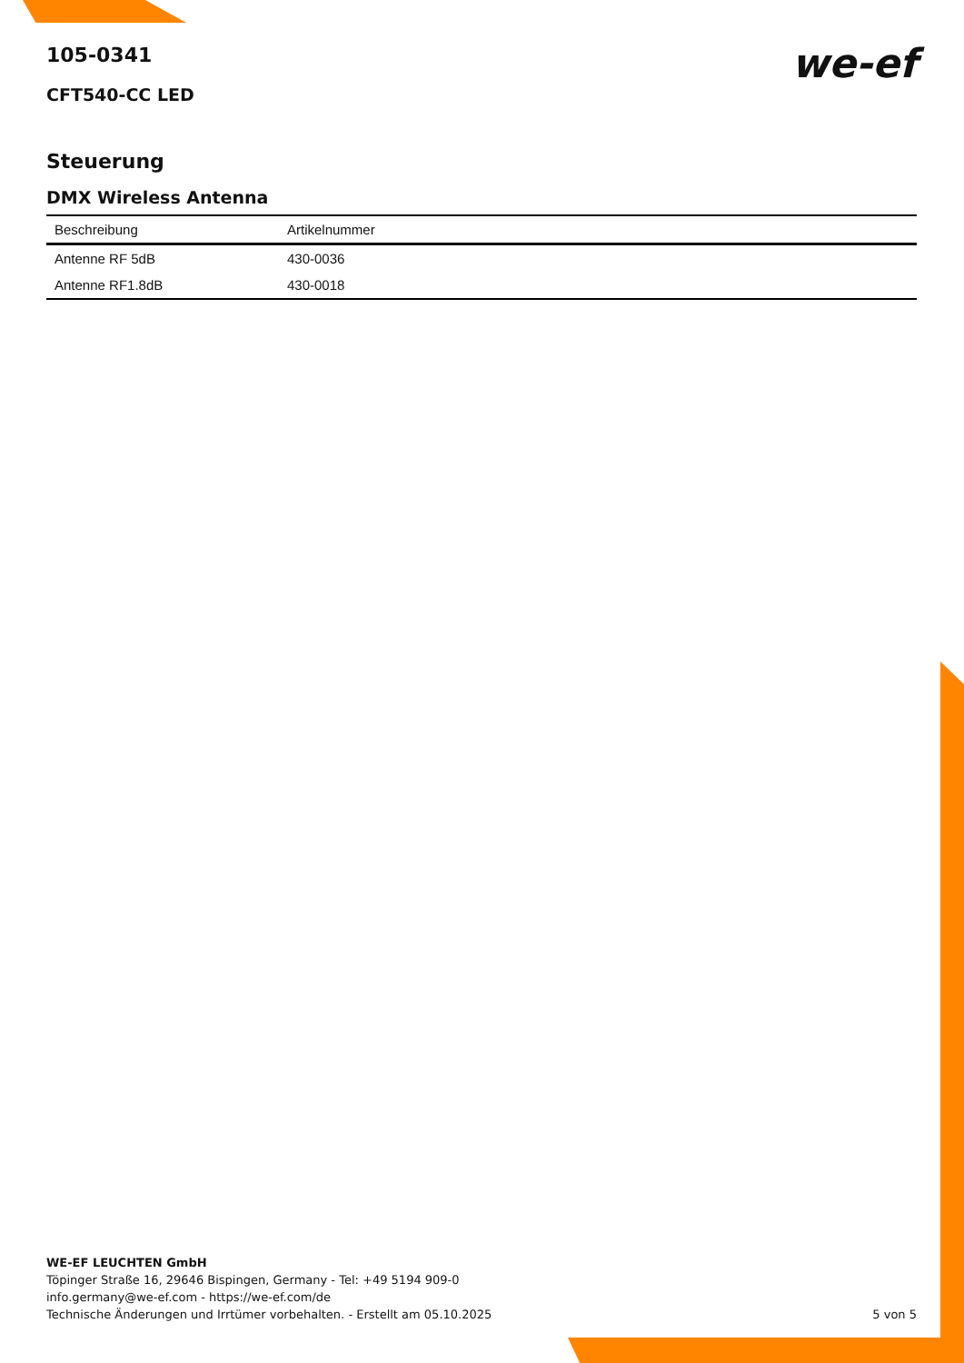we-ef
105-0341
CFT540-CC LED
Steuerung
DMX Wireless Antenna
| Beschreibung | Artikelnummer |
| --- | --- |
| Antenne RF 5dB | 430-0036 |
| Antenne RF1.8dB | 430-0018 |
WE-EF LEUCHTEN GmbH
Töpinger Straße 16, 29646 Bispingen, Germany - Tel: +49 5194 909-0
info.germany@we-ef.com - https://we-ef.com/de
Technische Änderungen und Irrtümer vorbehalten. - Erstellt am 05.10.2025 5 von 5